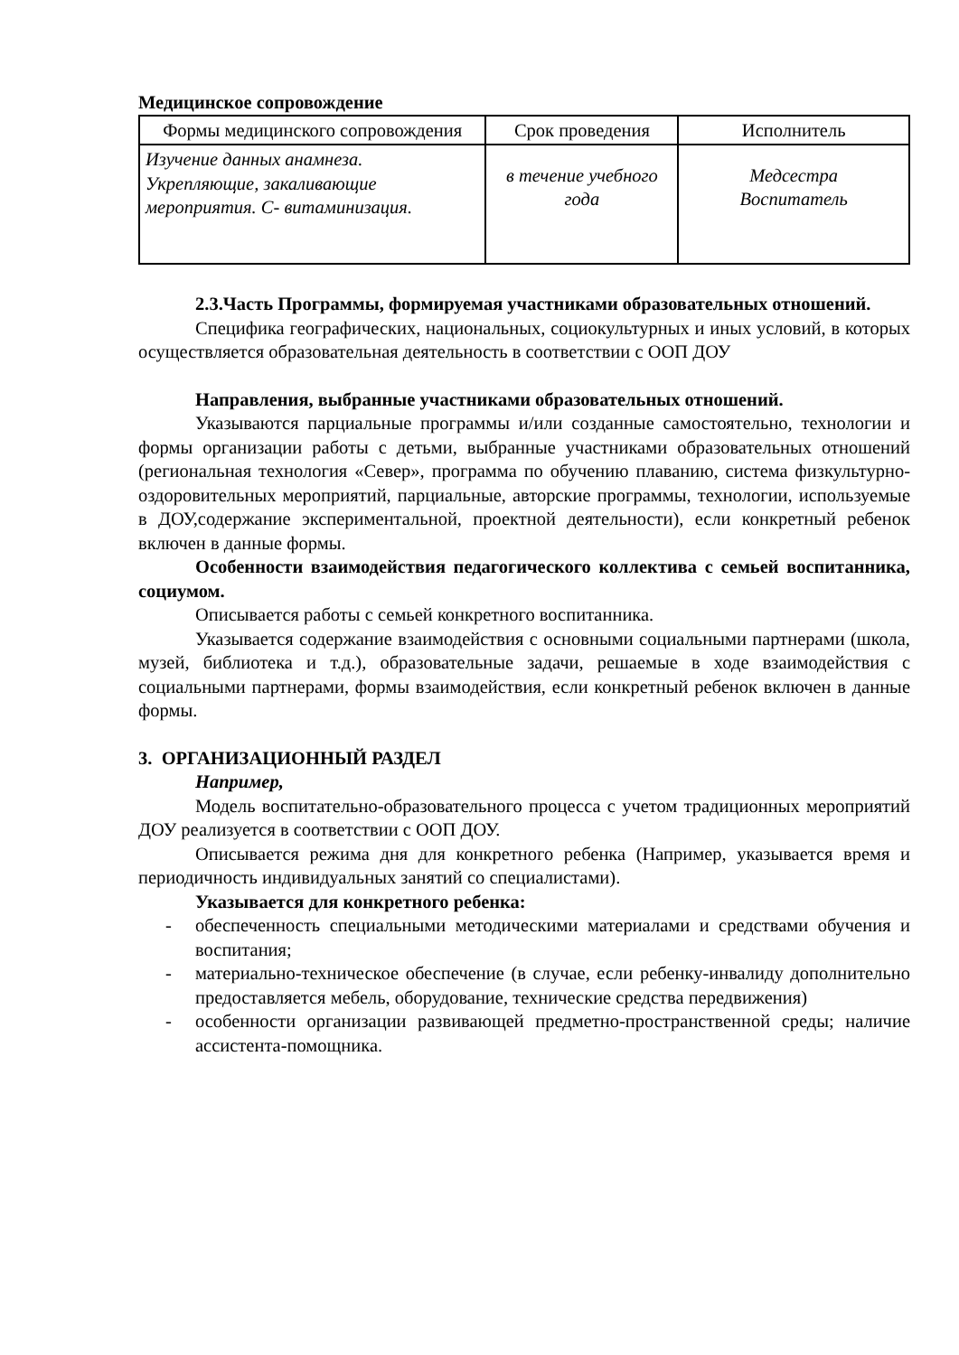Медицинское сопровождение
| Формы медицинского сопровождения | Срок проведения | Исполнитель |
| --- | --- | --- |
| Изучение данных анамнеза. Укрепляющие, закаливающие мероприятия. С- витаминизация. | в течение учебного года | Медсестра Воспитатель |
2.3.Часть Программы, формируемая участниками образовательных отношений.
Специфика географических, национальных, социокультурных и иных условий, в которых осуществляется образовательная деятельность в соответствии с ООП ДОУ
Направления, выбранные участниками образовательных отношений.
Указываются парциальные программы и/или созданные самостоятельно, технологии и формы организации работы с детьми, выбранные участниками образовательных отношений (региональная технология «Север», программа по обучению плаванию, система физкультурно-оздоровительных мероприятий, парциальные, авторские программы, технологии, используемые в ДОУ,содержание экспериментальной, проектной деятельности), если конкретный ребенок включен в данные формы.
Особенности взаимодействия педагогического коллектива с семьей воспитанника, социумом.
Описывается работы с семьей конкретного воспитанника.
Указывается содержание взаимодействия с основными социальными партнерами (школа, музей, библиотека и т.д.), образовательные задачи, решаемые в ходе взаимодействия с социальными партнерами, формы взаимодействия, если конкретный ребенок включен в данные формы.
3. ОРГАНИЗАЦИОННЫЙ РАЗДЕЛ
Например,
Модель воспитательно-образовательного процесса с учетом традиционных мероприятий ДОУ реализуется в соответствии с ООП ДОУ.
Описывается режима дня для конкретного ребенка (Например, указывается время и периодичность индивидуальных занятий со специалистами).
Указывается для конкретного ребенка:
- обеспеченность специальными методическими материалами и средствами обучения и воспитания;
- материально-техническое обеспечение (в случае, если ребенку-инвалиду дополнительно предоставляется мебель, оборудование, технические средства передвижения)
- особенности организации развивающей предметно-пространственной среды; наличие ассистента-помощника.